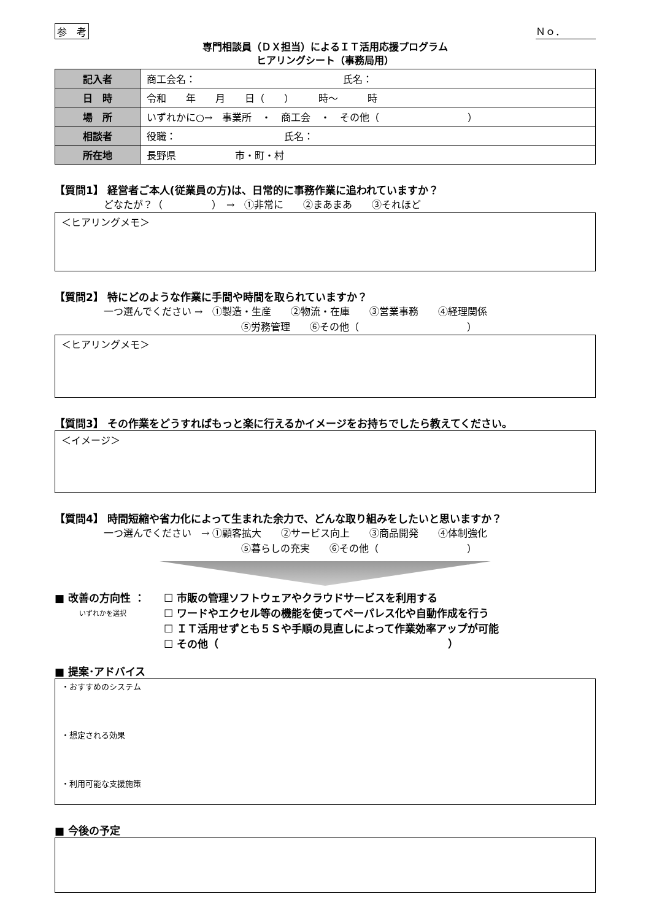参　考 Ｎｏ．
専門相談員（ＤＸ担当）によるＩＴ活用応援プログラム
ヒアリングシート（事務局用）
| 記入者 | 商工会名： 氏名： |
| 日 時 | 令和 年 月 日（ ） 時～ 時 |
| 場 所 | いずれかに○→ 事業所 ・ 商工会 ・ その他（ ） |
| 相談者 | 役職： 氏名： |
| 所在地 | 長野県 市・町・村 |
【質問1】 経営者ご本人(従業員の方)は、日常的に事務作業に追われていますか？
どなたが？（　　　　　）　→　①非常に　　②まあまあ　　③それほど
＜ヒアリングメモ＞
【質問2】 特にどのような作業に手間や時間を取られていますか？
一つ選んでください →　①製造・生産　　②物流・在庫　　③営業事務　　④経理関係
⑤労務管理　　⑥その他（　　　　　　　　　　　）
＜ヒアリングメモ＞
【質問3】 その作業をどうすればもっと楽に行えるかイメージをお持ちでしたら教えてください。
＜イメージ＞
【質問4】 時間短縮や省力化によって生まれた余力で、どんな取り組みをしたいと思いますか？
一つ選んでください　→ ①顧客拡大　　②サービス向上　　③商品開発　　④体制強化
⑤暮らしの充実　　⑥その他（　　　　　　　　　）
■ 改善の方向性 ：
いずれかを選択
☐ 市販の管理ソフトウェアやクラウドサービスを利用する
☐ ワードやエクセル等の機能を使ってペーパレス化や自動作成を行う
☐ ＩＴ活用せずとも５Ｓや手順の見直しによって作業効率アップが可能
☐ その他（　　　　　　　　　　　　　　　　　　　　　　）
■ 提案･アドバイス
・おすすめのシステム
・想定される効果
・利用可能な支援施策
■ 今後の予定